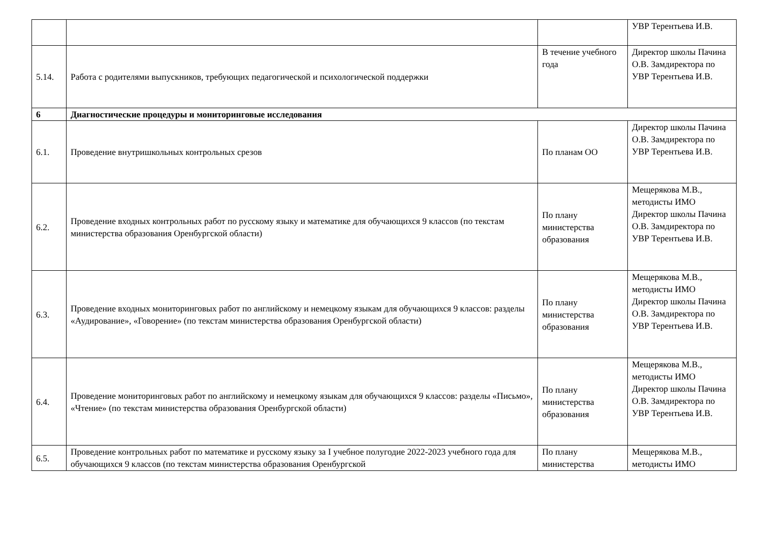| | | | УВР Терентьева И.В. |
| 5.14. | Работа с родителями выпускников, требующих педагогической и психологической поддержки | В течение учебного года | Директор школы Пачина О.В. Замдиректора по УВР Терентьева И.В. |
| 6 | Диагностические процедуры и мониторинговые исследования | | |
| 6.1. | Проведение внутришкольных контрольных срезов | По планам ОО | Директор школы Пачина О.В. Замдиректора по УВР Терентьева И.В. |
| 6.2. | Проведение входных контрольных работ по русскому языку и математике для обучающихся 9 классов (по текстам министерства образования Оренбургской области) | По плану министерства образования | Мещерякова М.В., методисты ИМО Директор школы Пачина О.В. Замдиректора по УВР Терентьева И.В. |
| 6.3. | Проведение входных мониторинговых работ по английскому и немецкому языкам для обучающихся 9 классов: разделы «Аудирование», «Говорение» (по текстам министерства образования Оренбургской области) | По плану министерства образования | Мещерякова М.В., методисты ИМО Директор школы Пачина О.В. Замдиректора по УВР Терентьева И.В. |
| 6.4. | Проведение мониторинговых работ по английскому и немецкому языкам для обучающихся 9 классов: разделы «Письмо», «Чтение» (по текстам министерства образования Оренбургской области) | По плану министерства образования | Мещерякова М.В., методисты ИМО Директор школы Пачина О.В. Замдиректора по УВР Терентьева И.В. |
| 6.5. | Проведение контрольных работ по математике и русскому языку за I учебное полугодие 2022-2023 учебного года для обучающихся 9 классов (по текстам министерства образования Оренбургской | По плану министерства | Мещерякова М.В., методисты ИМО |